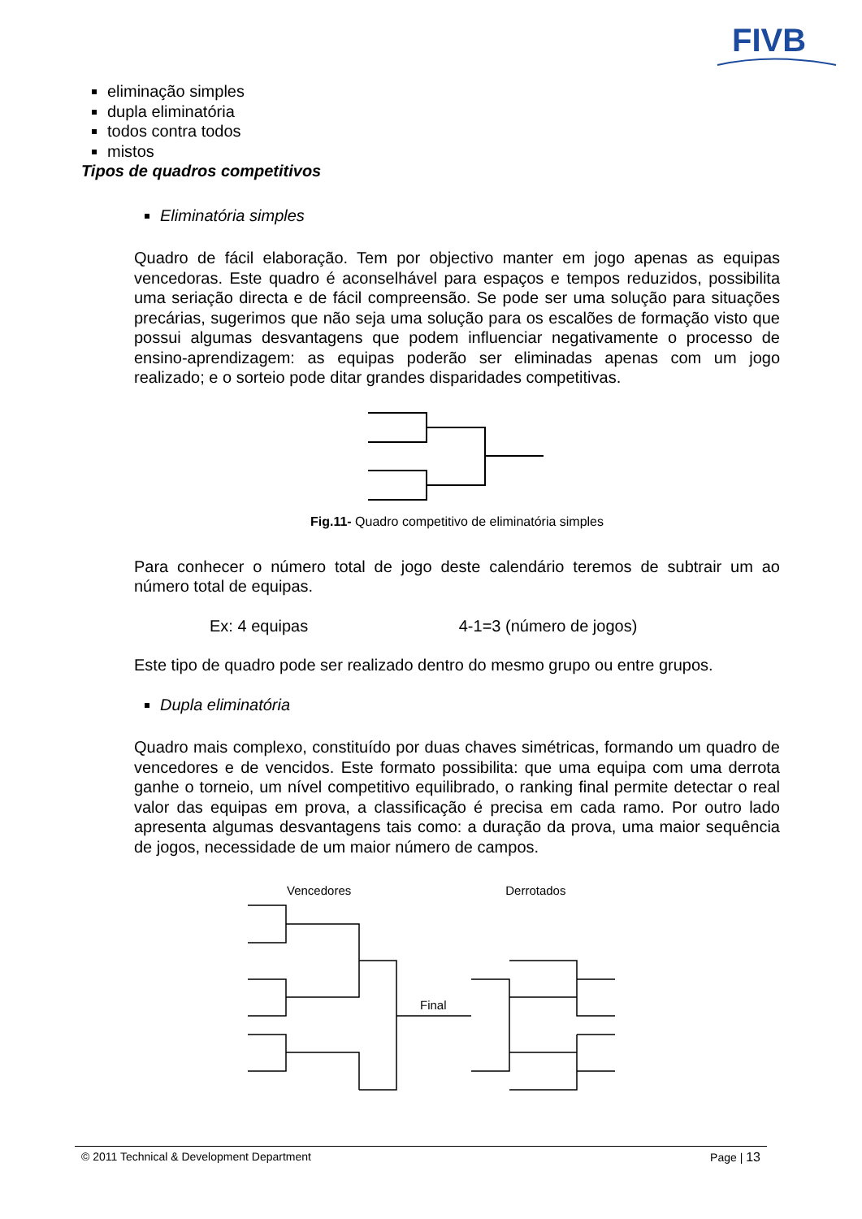FIVB
eliminação simples
dupla eliminatória
todos contra todos
mistos
Tipos de quadros competitivos
Eliminatória simples
Quadro de fácil elaboração. Tem por objectivo manter em jogo apenas as equipas vencedoras. Este quadro é aconselhável para espaços e tempos reduzidos, possibilita uma seriação directa e de fácil compreensão. Se pode ser uma solução para situações precárias, sugerimos que não seja uma solução para os escalões de formação visto que possui algumas desvantagens que podem influenciar negativamente o processo de ensino-aprendizagem: as equipas poderão ser eliminadas apenas com um jogo realizado; e o sorteio pode ditar grandes disparidades competitivas.
Fig.11- Quadro competitivo de eliminatória simples
Para conhecer o número total de jogo deste calendário teremos de subtrair um ao número total de equipas.
Ex: 4 equipas 4-1=3 (número de jogos)
Este tipo de quadro pode ser realizado dentro do mesmo grupo ou entre grupos.
Dupla eliminatória
Quadro mais complexo, constituído por duas chaves simétricas, formando um quadro de vencedores e de vencidos. Este formato possibilita: que uma equipa com uma derrota ganhe o torneio, um nível competitivo equilibrado, o ranking final permite detectar o real valor das equipas em prova, a classificação é precisa em cada ramo. Por outro lado apresenta algumas desvantagens tais como: a duração da prova, uma maior sequência de jogos, necessidade de um maior número de campos.
Vencedores Derrotados
Final
© 2011 Technical & Development Department Page | 13